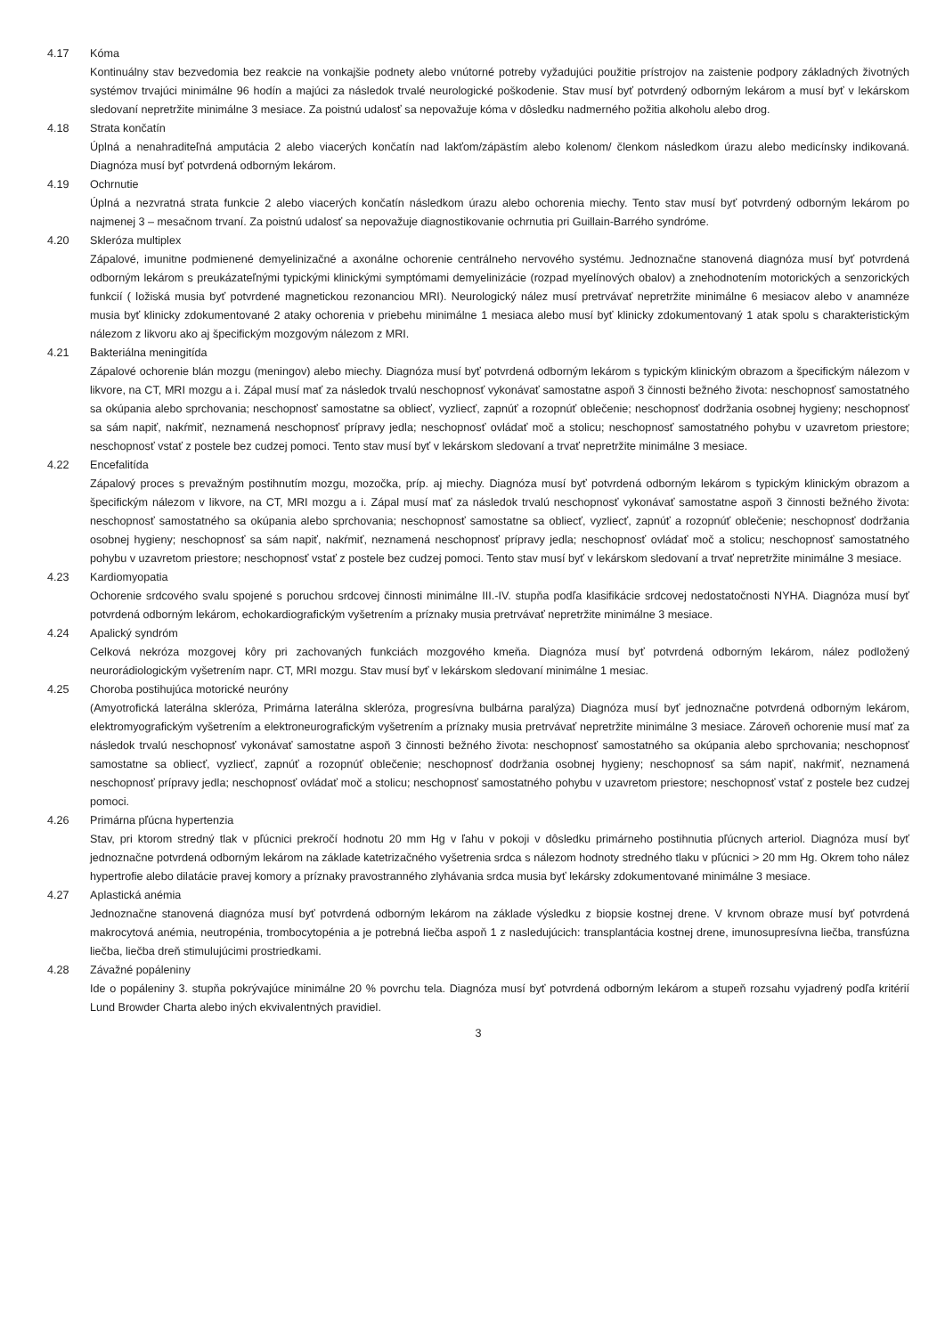4.17 Kóma
Kontinuálny stav bezvedomia bez reakcie na vonkajšie podnety alebo vnútorné potreby vyžadujúci použitie prístrojov na zaistenie podpory základných životných systémov trvajúci minimálne 96 hodín a majúci za následok trvalé neurologické poškodenie. Stav musí byť potvrdený odborným lekárom a musí byť v lekárskom sledovaní nepretržite minimálne 3 mesiace. Za poistnú udalosť sa nepovažuje kóma v dôsledku nadmerného požitia alkoholu alebo drog.
4.18 Strata končatín
Úplná a nenahraditeľná amputácia 2 alebo viacerých končatín nad lakťom/zápästím alebo kolenom/ členkom následkom úrazu alebo medicínsky indikovaná. Diagnóza musí byť potvrdená odborným lekárom.
4.19 Ochrnutie
Úplná a nezvratná strata funkcie 2 alebo viacerých končatín následkom úrazu alebo ochorenia miechy. Tento stav musí byť potvrdený odborným lekárom po najmenej 3 – mesačnom trvaní. Za poistnú udalosť sa nepovažuje diagnostikovanie ochrnutia pri Guillain-Barrého syndróme.
4.20 Skleróza multiplex
Zápalové, imunitne podmienené demyelinizačné a axonálne ochorenie centrálneho nervového systému. Jednoznačne stanovená diagnóza musí byť potvrdená odborným lekárom s preukázateľnými typickými klinickými symptómami demyelinizácie (rozpad myelínových obalov) a znehodnotením motorických a senzorických funkcií ( ložiská musia byť potvrdené magnetickou rezonanciou MRI). Neurologický nález musí pretrvávať nepretržite minimálne 6 mesiacov alebo v anamnéze musia byť klinicky zdokumentované 2 ataky ochorenia v priebehu minimálne 1 mesiaca alebo musí byť klinicky zdokumentovaný 1 atak spolu s charakteristickým nálezom z likvoru ako aj špecifickým mozgovým nálezom z MRI.
4.21 Bakteriálna meningitída
Zápalové ochorenie blán mozgu (meningov) alebo miechy. Diagnóza musí byť potvrdená odborným lekárom s typickým klinickým obrazom a špecifickým nálezom v likvore, na CT, MRI mozgu a i. Zápal musí mať za následok trvalú neschopnosť vykonávať samostatne aspoň 3 činnosti bežného života: neschopnosť samostatného sa okúpania alebo sprchovania; neschopnosť samostatne sa obliecť, vyzliecť, zapnúť a rozopnúť oblečenie; neschopnosť dodržania osobnej hygieny; neschopnosť sa sám napiť, nakŕmiť, neznamená neschopnosť prípravy jedla; neschopnosť ovládať moč a stolicu; neschopnosť samostatného pohybu v uzavretom priestore; neschopnosť vstať z postele bez cudzej pomoci. Tento stav musí byť v lekárskom sledovaní a trvať nepretržite minimálne 3 mesiace.
4.22 Encefalitída
Zápalový proces s prevažným postihnutím mozgu, mozočka, príp. aj miechy. Diagnóza musí byť potvrdená odborným lekárom s typickým klinickým obrazom a špecifickým nálezom v likvore, na CT, MRI mozgu a i. Zápal musí mať za následok trvalú neschopnosť vykonávať samostatne aspoň 3 činnosti bežného života: neschopnosť samostatného sa okúpania alebo sprchovania; neschopnosť samostatne sa obliecť, vyzliecť, zapnúť a rozopnúť oblečenie; neschopnosť dodržania osobnej hygieny; neschopnosť sa sám napiť, nakŕmiť, neznamená neschopnosť prípravy jedla; neschopnosť ovládať moč a stolicu; neschopnosť samostatného pohybu v uzavretom priestore; neschopnosť vstať z postele bez cudzej pomoci. Tento stav musí byť v lekárskom sledovaní a trvať nepretržite minimálne 3 mesiace.
4.23 Kardiomyopatia
Ochorenie srdcového svalu spojené s poruchou srdcovej činnosti minimálne III.-IV. stupňa podľa klasifikácie srdcovej nedostatočnosti NYHA. Diagnóza musí byť potvrdená odborným lekárom, echokardiografickým vyšetrením a príznaky musia pretrvávať nepretržite minimálne 3 mesiace.
4.24 Apalický syndróm
Celková nekróza mozgovej kôry pri zachovaných funkciách mozgového kmeňa. Diagnóza musí byť potvrdená odborným lekárom, nález podložený neurorádiologickým vyšetrením napr. CT, MRI mozgu. Stav musí byť v lekárskom sledovaní minimálne 1 mesiac.
4.25 Choroba postihujúca motorické neuróny
(Amyotrofická laterálna skleróza, Primárna laterálna skleróza, progresívna bulbárna paralýza) Diagnóza musí byť jednoznačne potvrdená odborným lekárom, elektromyografickým vyšetrením a elektroneurografickým vyšetrením a príznaky musia pretrvávať nepretržite minimálne 3 mesiace. Zároveň ochorenie musí mať za následok trvalú neschopnosť vykonávať samostatne aspoň 3 činnosti bežného života: neschopnosť samostatného sa okúpania alebo sprchovania; neschopnosť samostatne sa obliecť, vyzliecť, zapnúť a rozopnúť oblečenie; neschopnosť dodržania osobnej hygieny; neschopnosť sa sám napiť, nakŕmiť, neznamená neschopnosť prípravy jedla; neschopnosť ovládať moč a stolicu; neschopnosť samostatného pohybu v uzavretom priestore; neschopnosť vstať z postele bez cudzej pomoci.
4.26 Primárna pľúcna hypertenzia
Stav, pri ktorom stredný tlak v pľúcnici prekročí hodnotu 20 mm Hg v ľahu v pokoji v dôsledku primárneho postihnutia pľúcnych arteriol. Diagnóza musí byť jednoznačne potvrdená odborným lekárom na základe katetrizačného vyšetrenia srdca s nálezom hodnoty stredného tlaku v pľúcnici > 20 mm Hg. Okrem toho nález hypertrofie alebo dilatácie pravej komory a príznaky pravostranného zlyhávania srdca musia byť lekársky zdokumentované minimálne 3 mesiace.
4.27 Aplastická anémia
Jednoznačne stanovená diagnóza musí byť potvrdená odborným lekárom na základe výsledku z biopsie kostnej drene. V krvnom obraze musí byť potvrdená makrocytová anémia, neutropénia, trombocytopénia a je potrebná liečba aspoň 1 z nasledujúcich: transplantácia kostnej drene, imunosupresívna liečba, transfúzna liečba, liečba dreň stimulujúcimi prostriedkami.
4.28 Závažné popáleniny
Ide o popáleniny 3. stupňa pokrývajúce minimálne 20 % povrchu tela. Diagnóza musí byť potvrdená odborným lekárom a stupeň rozsahu vyjadrený podľa kritérií Lund Browder Charta alebo iných ekvivalentných pravidiel.
3